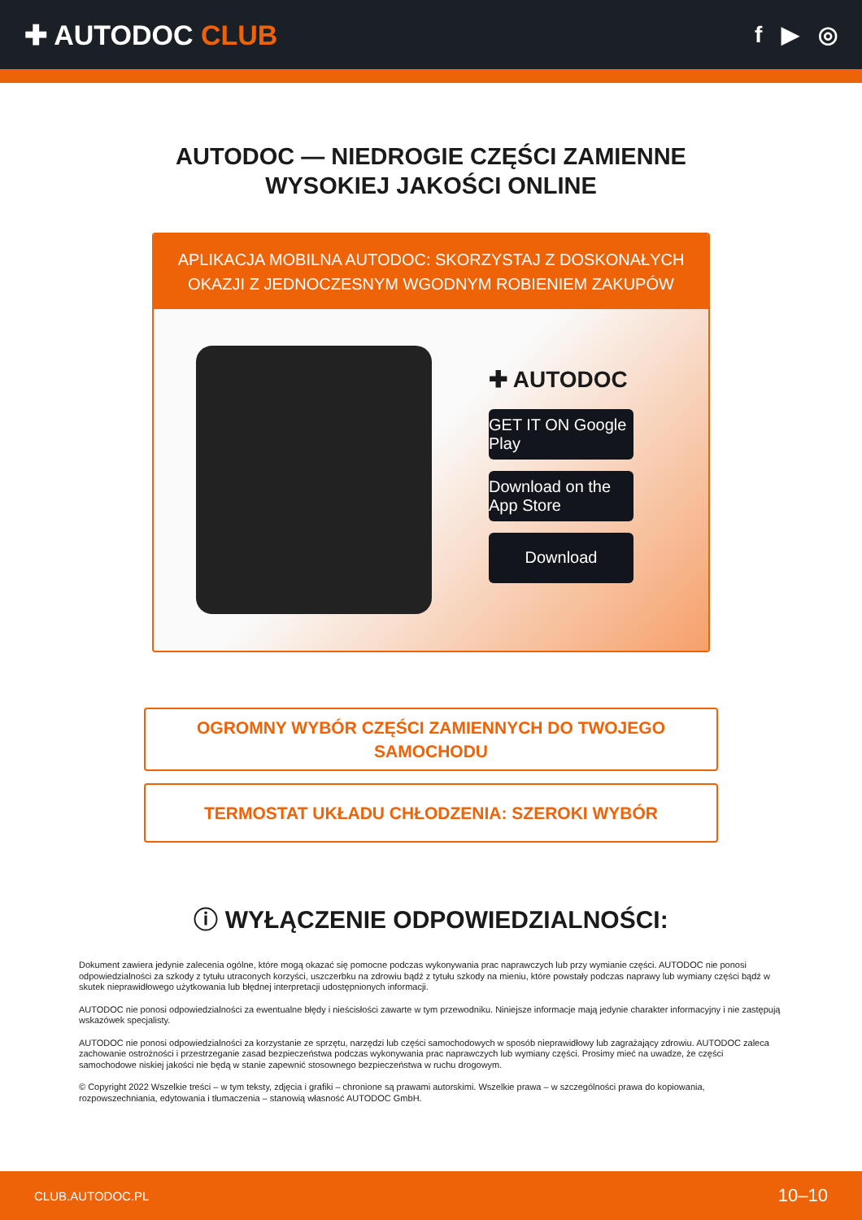✚ AUTODOC CLUB
f ▶ ◎
AUTODOC — NIEDROGIE CZĘŚCI ZAMIENNE
WYSOKIEJ JAKOŚCI ONLINE
APLIKACJA MOBILNA AUTODOC: SKORZYSTAJ Z DOSKONAŁYCH OKAZJI Z JEDNOCZESNYM WGODNYM ROBIENIEM ZAKUPÓW
✚ AUTODOC
GET IT ON Google Play
Download on the App Store
Download
OGROMNY WYBÓR CZĘŚCI ZAMIENNYCH DO TWOJEGO SAMOCHODU
TERMOSTAT UKŁADU CHŁODZENIA: SZEROKI WYBÓR
ⓘ WYŁĄCZENIE ODPOWIEDZIALNOŚCI:
Dokument zawiera jedynie zalecenia ogólne, które mogą okazać się pomocne podczas wykonywania prac naprawczych lub przy wymianie części. AUTODOC nie ponosi odpowiedzialności za szkody z tytułu utraconych korzyści, uszczerbku na zdrowiu bądź z tytułu szkody na mieniu, które powstały podczas naprawy lub wymiany części bądź w skutek nieprawidłowego użytkowania lub błędnej interpretacji udostępnionych informacji.
AUTODOC nie ponosi odpowiedzialności za ewentualne błędy i nieścisłości zawarte w tym przewodniku. Niniejsze informacje mają jedynie charakter informacyjny i nie zastępują wskazówek specjalisty.
AUTODOC nie ponosi odpowiedzialności za korzystanie ze sprzętu, narzędzi lub części samochodowych w sposób nieprawidłowy lub zagrażający zdrowiu. AUTODOC zaleca zachowanie ostrożności i przestrzeganie zasad bezpieczeństwa podczas wykonywania prac naprawczych lub wymiany części. Prosimy mieć na uwadze, że części samochodowe niskiej jakości nie będą w stanie zapewnić stosownego bezpieczeństwa w ruchu drogowym.
© Copyright 2022 Wszelkie treści – w tym teksty, zdjęcia i grafiki – chronione są prawami autorskimi. Wszelkie prawa – w szczególności prawa do kopiowania, rozpowszechniania, edytowania i tłumaczenia – stanowią własność AUTODOC GmbH.
CLUB.AUTODOC.PL 10–10